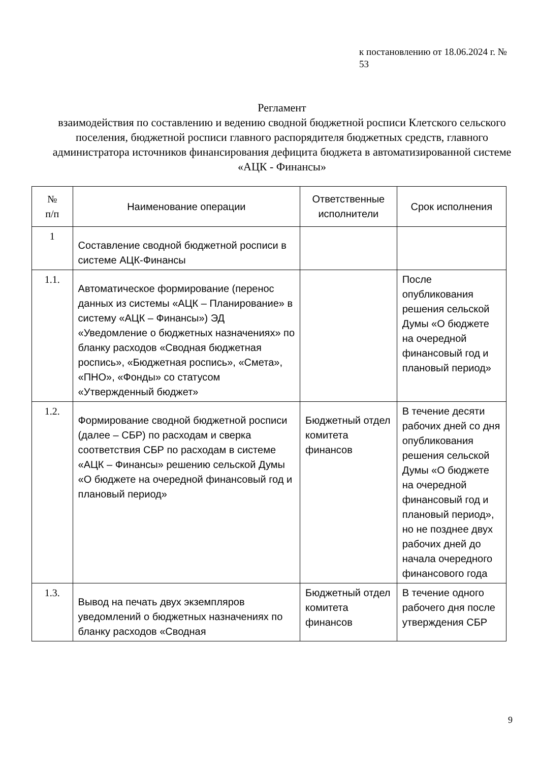к постановлению от 18.06.2024 г. № 53
Регламент
взаимодействия по составлению и ведению сводной бюджетной росписи Клетского сельского поселения, бюджетной росписи главного распорядителя бюджетных средств, главного администратора источников финансирования дефицита бюджета в автоматизированной системе «АЦК - Финансы»
| № п/п | Наименование операции | Ответственные исполнители | Срок исполнения |
| --- | --- | --- | --- |
| 1 | Составление сводной бюджетной росписи в системе АЦК-Финансы | | |
| 1.1. | Автоматическое формирование (перенос данных из системы «АЦК – Планирование» в систему «АЦК – Финансы») ЭД «Уведомление о бюджетных назначениях» по бланку расходов «Сводная бюджетная роспись», «Бюджетная роспись», «Смета», «ПНО», «Фонды» со статусом «Утвержденный бюджет» | | После опубликования решения сельской Думы «О бюджете на очередной финансовый год и плановый период» |
| 1.2. | Формирование сводной бюджетной росписи (далее – СБР) по расходам и сверка соответствия СБР по расходам в системе «АЦК – Финансы» решению сельской Думы «О бюджете на очередной финансовый год и плановый период» | Бюджетный отдел комитета финансов | В течение десяти рабочих дней со дня опубликования решения сельской Думы «О бюджете на очередной финансовый год и плановый период», но не позднее двух рабочих дней до начала очередного финансового года |
| 1.3. | Вывод на печать двух экземпляров уведомлений о бюджетных назначениях по бланку расходов «Сводная | Бюджетный отдел комитета финансов | В течение одного рабочего дня после утверждения СБР |
9